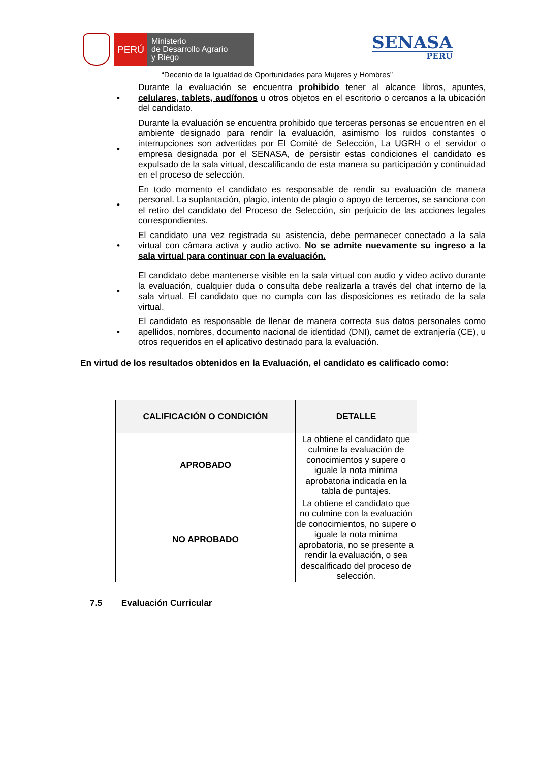PERÚ
Ministerio
de Desarrollo Agrario
y Riego
SENASA
PERU
“Decenio de la Igualdad de Oportunidades para Mujeres y Hombres”
• Durante la evaluación se encuentra prohibido tener al alcance libros, apuntes, celulares, tablets, audífonos u otros objetos en el escritorio o cercanos a la ubicación del candidato.
• Durante la evaluación se encuentra prohibido que terceras personas se encuentren en el ambiente designado para rendir la evaluación, asimismo los ruidos constantes o interrupciones son advertidas por El Comité de Selección, La UGRH o el servidor o empresa designada por el SENASA, de persistir estas condiciones el candidato es expulsado de la sala virtual, descalificando de esta manera su participación y continuidad en el proceso de selección.
• En todo momento el candidato es responsable de rendir su evaluación de manera personal. La suplantación, plagio, intento de plagio o apoyo de terceros, se sanciona con el retiro del candidato del Proceso de Selección, sin perjuicio de las acciones legales correspondientes.
• El candidato una vez registrada su asistencia, debe permanecer conectado a la sala virtual con cámara activa y audio activo. No se admite nuevamente su ingreso a la sala virtual para continuar con la evaluación.
• El candidato debe mantenerse visible en la sala virtual con audio y video activo durante la evaluación, cualquier duda o consulta debe realizarla a través del chat interno de la sala virtual. El candidato que no cumpla con las disposiciones es retirado de la sala virtual.
• El candidato es responsable de llenar de manera correcta sus datos personales como apellidos, nombres, documento nacional de identidad (DNI), carnet de extranjería (CE), u otros requeridos en el aplicativo destinado para la evaluación.
En virtud de los resultados obtenidos en la Evaluación, el candidato es calificado como:
| CALIFICACIÓN O CONDICIÓN | DETALLE |
| --- | --- |
| APROBADO | La obtiene el candidato que culmine la evaluación de conocimientos y supere o iguale la nota mínima aprobatoria indicada en la tabla de puntajes. |
| NO APROBADO | La obtiene el candidato que no culmine con la evaluación de conocimientos, no supere o iguale la nota mínima aprobatoria, no se presente a rendir la evaluación, o sea descalificado del proceso de selección. |
7.5 Evaluación Curricular